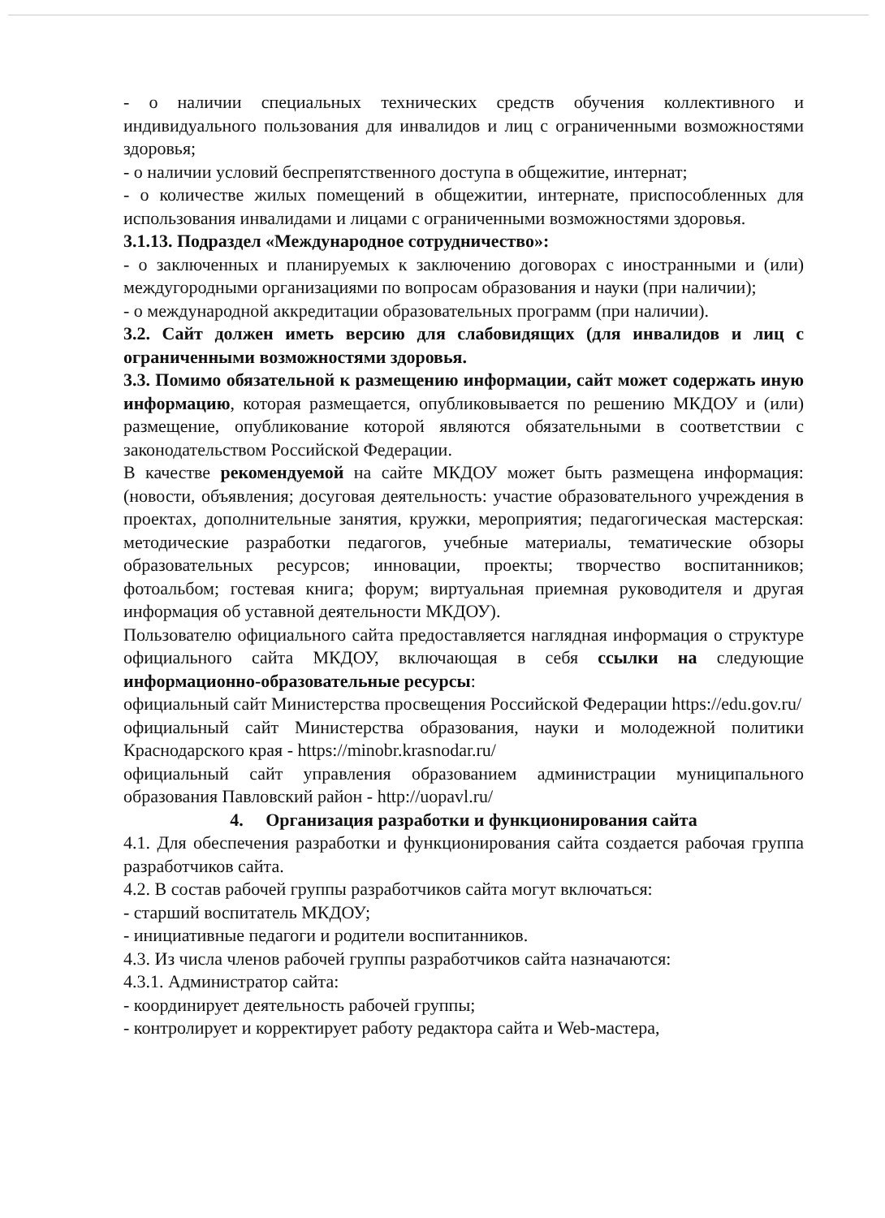- о наличии специальных технических средств обучения коллективного и индивидуального пользования для инвалидов и лиц с ограниченными возможностями здоровья;
- о наличии условий беспрепятственного доступа в общежитие, интернат;
- о количестве жилых помещений в общежитии, интернате, приспособленных для использования инвалидами и лицами с ограниченными возможностями здоровья.
3.1.13. Подраздел «Международное сотрудничество»:
- о заключенных и планируемых к заключению договорах с иностранными и (или) междугородными организациями по вопросам образования и науки (при наличии);
- о международной аккредитации образовательных программ (при наличии).
3.2. Сайт должен иметь версию для слабовидящих (для инвалидов и лиц с ограниченными возможностями здоровья.
3.3. Помимо обязательной к размещению информации, сайт может содержать иную информацию, которая размещается, опубликовывается по решению МКДОУ и (или) размещение, опубликование которой являются обязательными в соответствии с законодательством Российской Федерации.
В качестве рекомендуемой на сайте МКДОУ может быть размещена информация: (новости, объявления; досуговая деятельность: участие образовательного учреждения в проектах, дополнительные занятия, кружки, мероприятия; педагогическая мастерская: методические разработки педагогов, учебные материалы, тематические обзоры образовательных ресурсов; инновации, проекты; творчество воспитанников; фотоальбом; гостевая книга; форум; виртуальная приемная руководителя и другая информация об уставной деятельности МКДОУ).
Пользователю официального сайта предоставляется наглядная информация о структуре официального сайта МКДОУ, включающая в себя ссылки на следующие информационно-образовательные ресурсы:
официальный сайт Министерства просвещения Российской Федерации https://edu.gov.ru/
официальный сайт Министерства образования, науки и молодежной политики Краснодарского края - https://minobr.krasnodar.ru/
официальный сайт управления образованием администрации муниципального образования Павловский район - http://uopavl.ru/
4. Организация разработки и функционирования сайта
4.1. Для обеспечения разработки и функционирования сайта создается рабочая группа разработчиков сайта.
4.2. В состав рабочей группы разработчиков сайта могут включаться:
- старший воспитатель МКДОУ;
- инициативные педагоги и родители воспитанников.
4.3. Из числа членов рабочей группы разработчиков сайта назначаются:
4.3.1. Администратор сайта:
- координирует деятельность рабочей группы;
- контролирует и корректирует работу редактора сайта и Web-мастера,